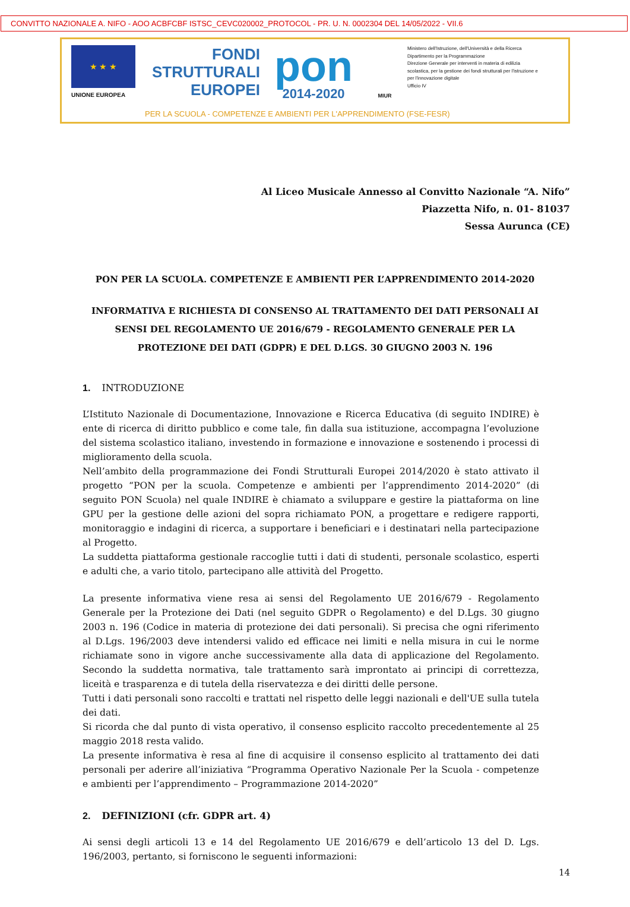CONVITTO NAZIONALE A. NIFO - AOO ACBFCBF ISTSC_CEVC020002_PROTOCOL - PR. U. N. 0002304 DEL 14/05/2022 - VII.6
★ ★ ★
UNIONE EUROPEA
FONDI
STRUTTURALI
EUROPEI
pon
2014-2020
MIUR
Ministero dell'Istruzione, dell'Università e della Ricerca
Dipartimento per la Programmazione
Direzione Generale per interventi in materia di edilizia scolastica, per la gestione dei fondi strutturali per l'istruzione e per l'innovazione digitale
Ufficio IV
PER LA SCUOLA - COMPETENZE E AMBIENTI PER L'APPRENDIMENTO (FSE-FESR)
Al Liceo Musicale Annesso al Convitto Nazionale “A. Nifo”
Piazzetta Nifo, n. 01- 81037
Sessa Aurunca (CE)
PON PER LA SCUOLA. COMPETENZE E AMBIENTI PER L’APPRENDIMENTO 2014-2020
INFORMATIVA E RICHIESTA DI CONSENSO AL TRATTAMENTO DEI DATI PERSONALI AI SENSI DEL REGOLAMENTO UE 2016/679 - REGOLAMENTO GENERALE PER LA PROTEZIONE DEI DATI (GDPR) E DEL D.LGS. 30 GIUGNO 2003 N. 196
1. INTRODUZIONE
L’Istituto Nazionale di Documentazione, Innovazione e Ricerca Educativa (di seguito INDIRE) è ente di ricerca di diritto pubblico e come tale, fin dalla sua istituzione, accompagna l’evoluzione del sistema scolastico italiano, investendo in formazione e innovazione e sostenendo i processi di miglioramento della scuola.
Nell’ambito della programmazione dei Fondi Strutturali Europei 2014/2020 è stato attivato il progetto “PON per la scuola. Competenze e ambienti per l’apprendimento 2014-2020” (di seguito PON Scuola) nel quale INDIRE è chiamato a sviluppare e gestire la piattaforma on line GPU per la gestione delle azioni del sopra richiamato PON, a progettare e redigere rapporti, monitoraggio e indagini di ricerca, a supportare i beneficiari e i destinatari nella partecipazione al Progetto.
La suddetta piattaforma gestionale raccoglie tutti i dati di studenti, personale scolastico, esperti e adulti che, a vario titolo, partecipano alle attività del Progetto.
La presente informativa viene resa ai sensi del Regolamento UE 2016/679 - Regolamento Generale per la Protezione dei Dati (nel seguito GDPR o Regolamento) e del D.Lgs. 30 giugno 2003 n. 196 (Codice in materia di protezione dei dati personali). Si precisa che ogni riferimento al D.Lgs. 196/2003 deve intendersi valido ed efficace nei limiti e nella misura in cui le norme richiamate sono in vigore anche successivamente alla data di applicazione del Regolamento. Secondo la suddetta normativa, tale trattamento sarà improntato ai principi di correttezza, liceità e trasparenza e di tutela della riservatezza e dei diritti delle persone.
Tutti i dati personali sono raccolti e trattati nel rispetto delle leggi nazionali e dell'UE sulla tutela dei dati.
Si ricorda che dal punto di vista operativo, il consenso esplicito raccolto precedentemente al 25 maggio 2018 resta valido.
La presente informativa è resa al fine di acquisire il consenso esplicito al trattamento dei dati personali per aderire all’iniziativa “Programma Operativo Nazionale Per la Scuola - competenze e ambienti per l’apprendimento – Programmazione 2014-2020”
2. DEFINIZIONI (cfr. GDPR art. 4)
Ai sensi degli articoli 13 e 14 del Regolamento UE 2016/679 e dell’articolo 13 del D. Lgs. 196/2003, pertanto, si forniscono le seguenti informazioni:
14